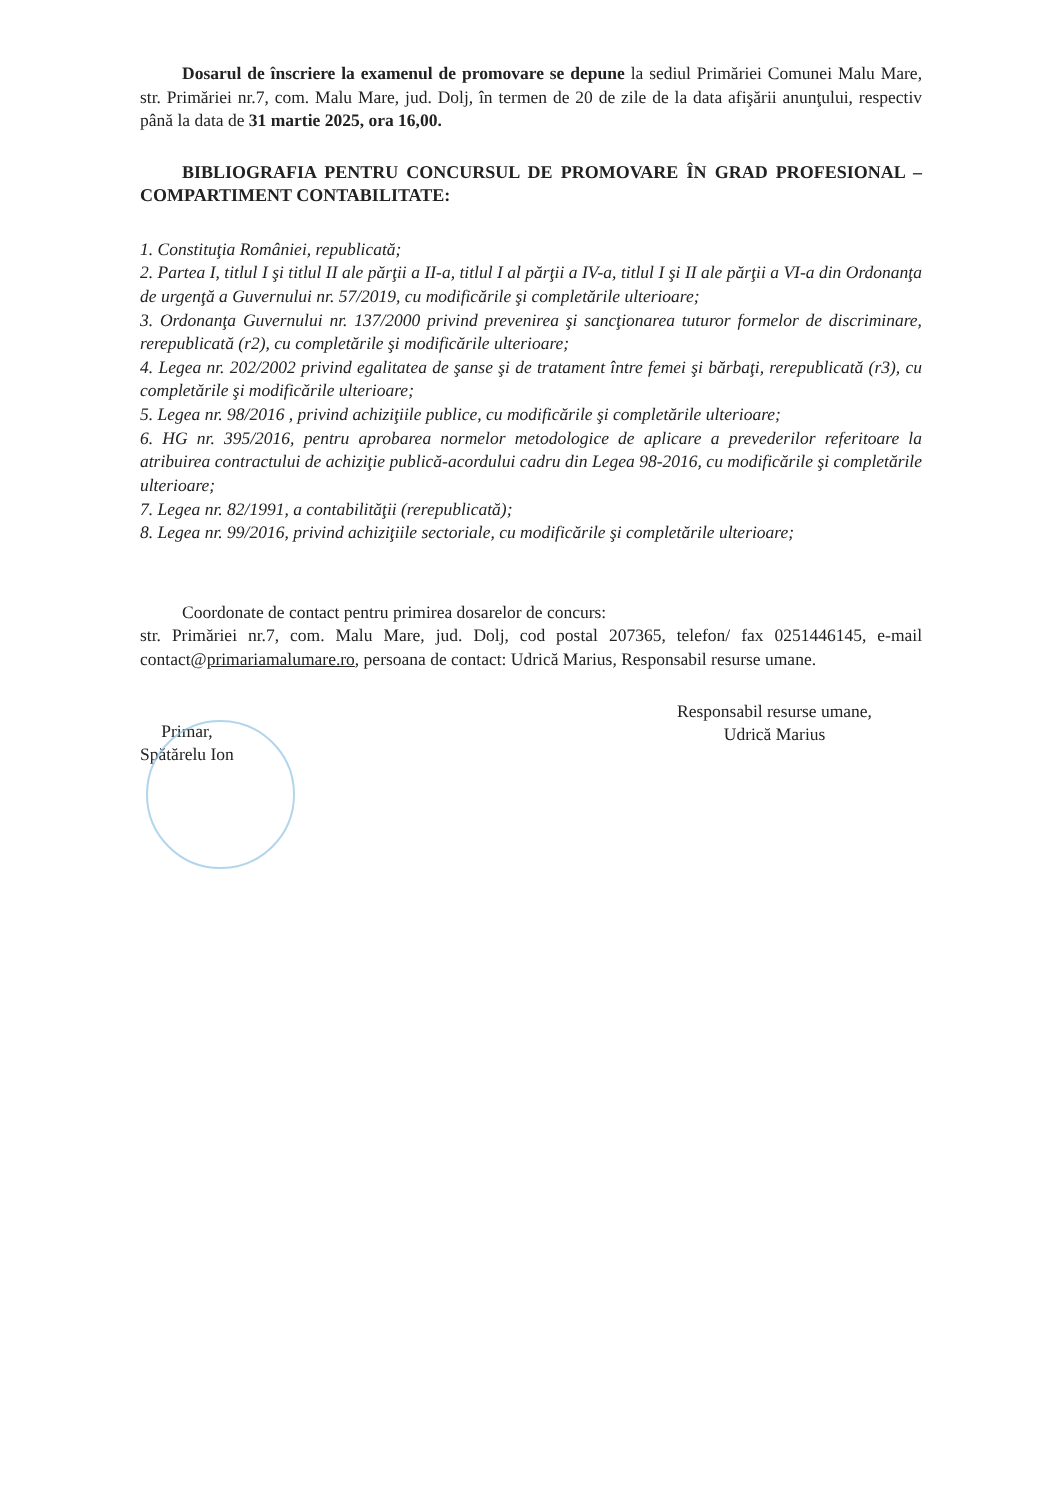Dosarul de înscriere la examenul de promovare se depune la sediul Primăriei Comunei Malu Mare, str. Primăriei nr.7, com. Malu Mare, jud. Dolj, în termen de 20 de zile de la data afişării anunţului, respectiv până la data de 31 martie 2025, ora 16,00.
BIBLIOGRAFIA PENTRU CONCURSUL DE PROMOVARE ÎN GRAD PROFESIONAL – COMPARTIMENT CONTABILITATE:
1. Constituţia României, republicată;
2. Partea I, titlul I şi titlul II ale părţii a II-a, titlul I al părţii a IV-a, titlul I şi II ale părţii a VI-a din Ordonanţa de urgenţă a Guvernului nr. 57/2019, cu modificările şi completările ulterioare;
3. Ordonanţa Guvernului nr. 137/2000 privind prevenirea şi sancţionarea tuturor formelor de discriminare, rerepublicată (r2), cu completările şi modificările ulterioare;
4. Legea nr. 202/2002 privind egalitatea de şanse şi de tratament între femei şi bărbaţi, rerepublicată (r3), cu completările şi modificările ulterioare;
5. Legea nr. 98/2016 , privind achiziţiile publice, cu modificările şi completările ulterioare;
6. HG nr. 395/2016, pentru aprobarea normelor metodologice de aplicare a prevederilor referitoare la atribuirea contractului de achiziţie publică-acordului cadru din Legea 98-2016, cu modificările şi completările ulterioare;
7. Legea nr. 82/1991, a contabilităţii (rerepublicată);
8. Legea nr. 99/2016, privind achiziţiile sectoriale, cu modificările şi completările ulterioare;
Coordonate de contact pentru primirea dosarelor de concurs:
str. Primăriei nr.7, com. Malu Mare, jud. Dolj, cod postal 207365, telefon/ fax 0251446145, e-mail contact@primariamalumare.ro, persoana de contact: Udrică Marius, Responsabil resurse umane.
Primar,
Spătărelu Ion
Responsabil resurse umane,
Udrică Marius